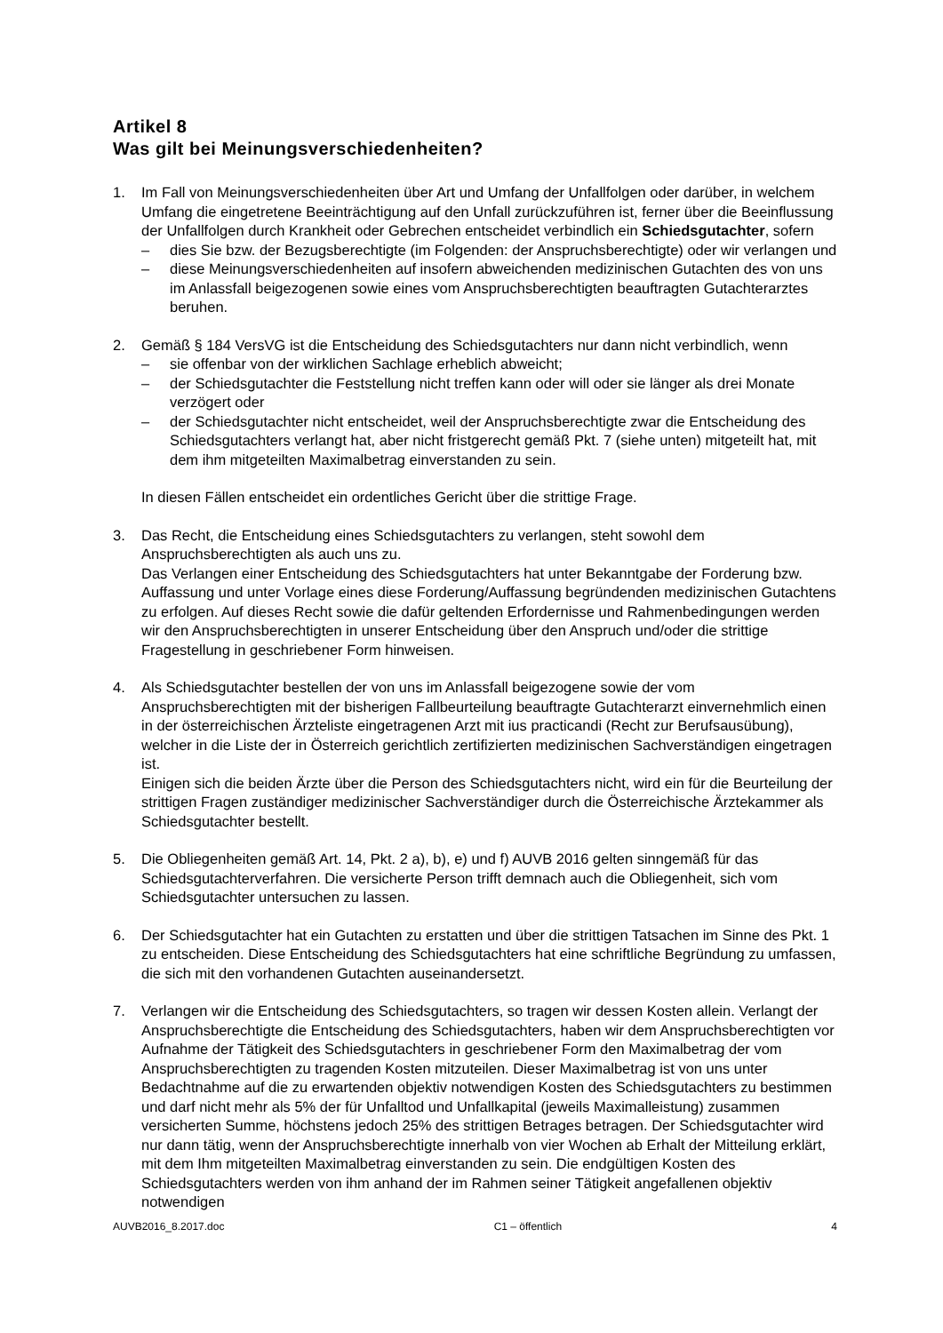Artikel 8
Was gilt bei Meinungsverschiedenheiten?
1. Im Fall von Meinungsverschiedenheiten über Art und Umfang der Unfallfolgen oder darüber, in welchem Umfang die eingetretene Beeinträchtigung auf den Unfall zurückzuführen ist, ferner über die Beeinflussung der Unfallfolgen durch Krankheit oder Gebrechen entscheidet verbindlich ein Schiedsgutachter, sofern
– dies Sie bzw. der Bezugsberechtigte (im Folgenden: der Anspruchsberechtigte) oder wir verlangen und
– diese Meinungsverschiedenheiten auf insofern abweichenden medizinischen Gutachten des von uns im Anlassfall beigezogenen sowie eines vom Anspruchsberechtigten beauftragten Gutachterarztes beruhen.
2. Gemäß § 184 VersVG ist die Entscheidung des Schiedsgutachters nur dann nicht verbindlich, wenn
– sie offenbar von der wirklichen Sachlage erheblich abweicht;
– der Schiedsgutachter die Feststellung nicht treffen kann oder will oder sie länger als drei Monate verzögert oder
– der Schiedsgutachter nicht entscheidet, weil der Anspruchsberechtigte zwar die Entscheidung des Schiedsgutachters verlangt hat, aber nicht fristgerecht gemäß Pkt. 7 (siehe unten) mitgeteilt hat, mit dem ihm mitgeteilten Maximalbetrag einverstanden zu sein.
In diesen Fällen entscheidet ein ordentliches Gericht über die strittige Frage.
3. Das Recht, die Entscheidung eines Schiedsgutachters zu verlangen, steht sowohl dem Anspruchsberechtigten als auch uns zu.
Das Verlangen einer Entscheidung des Schiedsgutachters hat unter Bekanntgabe der Forderung bzw. Auffassung und unter Vorlage eines diese Forderung/Auffassung begründenden medizinischen Gutachtens zu erfolgen. Auf dieses Recht sowie die dafür geltenden Erfordernisse und Rahmenbedingungen werden wir den Anspruchsberechtigten in unserer Entscheidung über den Anspruch und/oder die strittige Fragestellung in geschriebener Form hinweisen.
4. Als Schiedsgutachter bestellen der von uns im Anlassfall beigezogene sowie der vom Anspruchsberechtigten mit der bisherigen Fallbeurteilung beauftragte Gutachterarzt einvernehmlich einen in der österreichischen Ärzteliste eingetragenen Arzt mit ius practicandi (Recht zur Berufsausübung), welcher in die Liste der in Österreich gerichtlich zertifizierten medizinischen Sachverständigen eingetragen ist.
Einigen sich die beiden Ärzte über die Person des Schiedsgutachters nicht, wird ein für die Beurteilung der strittigen Fragen zuständiger medizinischer Sachverständiger durch die Österreichische Ärztekammer als Schiedsgutachter bestellt.
5. Die Obliegenheiten gemäß Art. 14, Pkt. 2 a), b), e) und f) AUVB 2016 gelten sinngemäß für das Schiedsgutachterverfahren. Die versicherte Person trifft demnach auch die Obliegenheit, sich vom Schiedsgutachter untersuchen zu lassen.
6. Der Schiedsgutachter hat ein Gutachten zu erstatten und über die strittigen Tatsachen im Sinne des Pkt. 1 zu entscheiden. Diese Entscheidung des Schiedsgutachters hat eine schriftliche Begründung zu umfassen, die sich mit den vorhandenen Gutachten auseinandersetzt.
7. Verlangen wir die Entscheidung des Schiedsgutachters, so tragen wir dessen Kosten allein. Verlangt der Anspruchsberechtigte die Entscheidung des Schiedsgutachters, haben wir dem Anspruchsberechtigten vor Aufnahme der Tätigkeit des Schiedsgutachters in geschriebener Form den Maximalbetrag der vom Anspruchsberechtigten zu tragenden Kosten mitzuteilen. Dieser Maximalbetrag ist von uns unter Bedachtnahme auf die zu erwartenden objektiv notwendigen Kosten des Schiedsgutachters zu bestimmen und darf nicht mehr als 5% der für Unfalltod und Unfallkapital (jeweils Maximalleistung) zusammen versicherten Summe, höchstens jedoch 25% des strittigen Betrages betragen. Der Schiedsgutachter wird nur dann tätig, wenn der Anspruchsberechtigte innerhalb von vier Wochen ab Erhalt der Mitteilung erklärt, mit dem Ihm mitgeteilten Maximalbetrag einverstanden zu sein. Die endgültigen Kosten des Schiedsgutachters werden von ihm anhand der im Rahmen seiner Tätigkeit angefallenen objektiv notwendigen
AUVB2016_8.2017.doc C1 – öffentlich 4